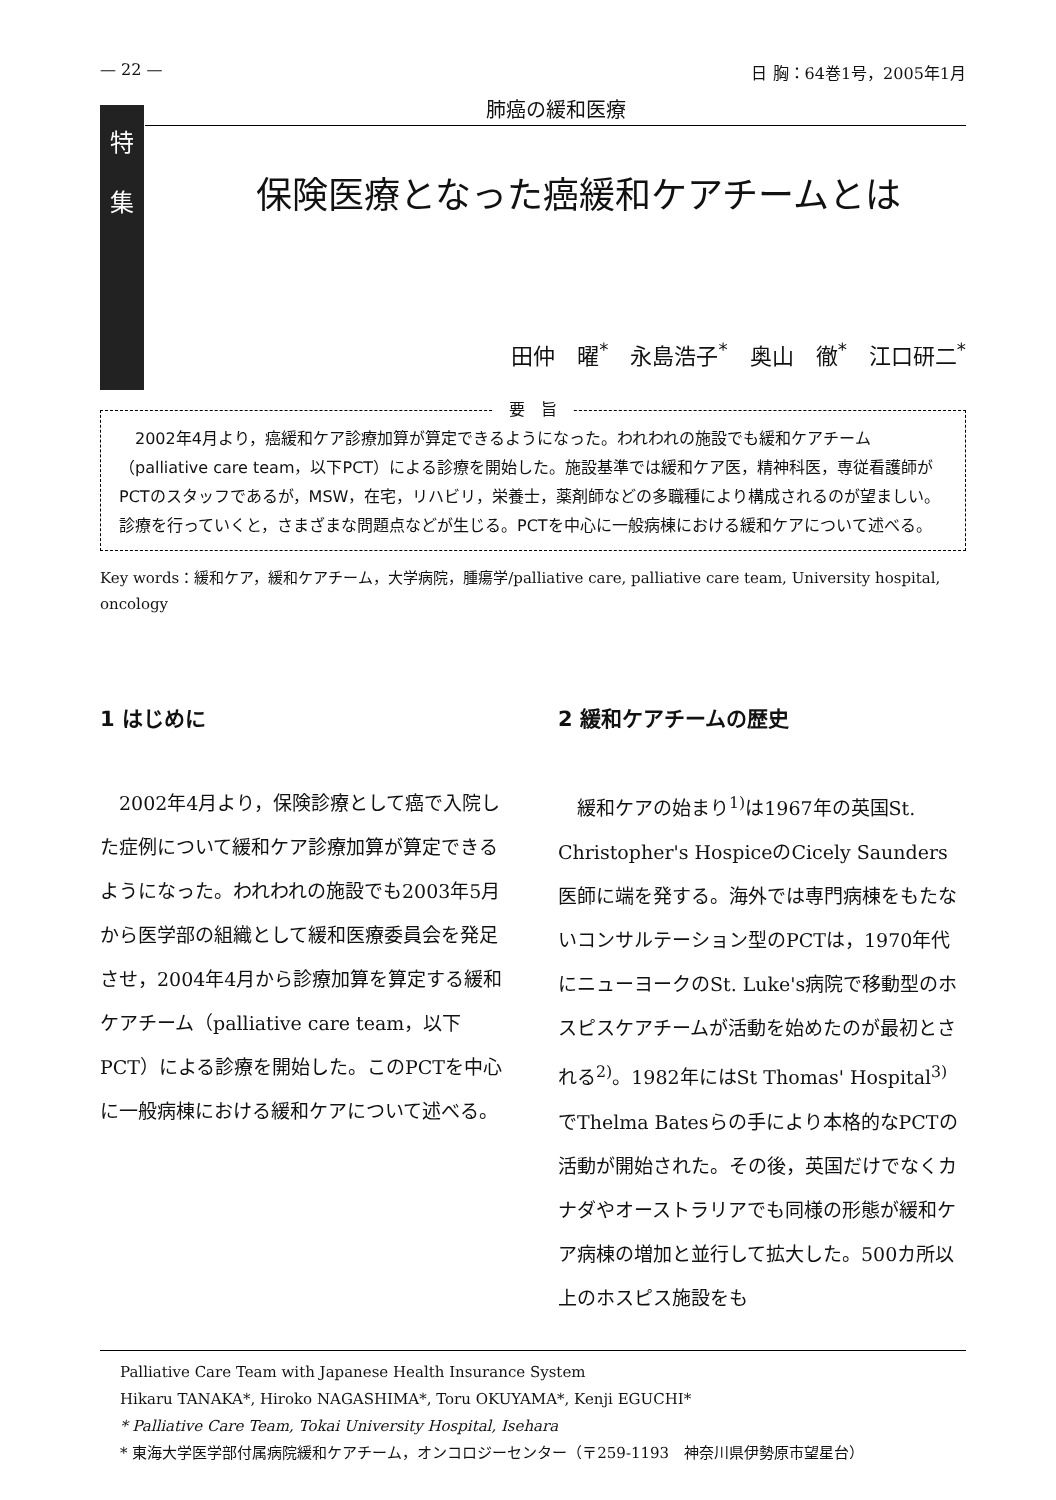— 22 — 日 胸：64巻1号，2005年1月
特
集
肺癌の緩和医療
保険医療となった癌緩和ケアチームとは
田仲　曜<sup>*</sup>　永島浩子<sup>*</sup>　奥山　徹<sup>*</sup>　江口研二<sup>*</sup>
要　旨
　2002年4月より，癌緩和ケア診療加算が算定できるようになった。われわれの施設でも緩和ケアチーム（palliative care team，以下PCT）による診療を開始した。施設基準では緩和ケア医，精神科医，専従看護師がPCTのスタッフであるが，MSW，在宅，リハビリ，栄養士，薬剤師などの多職種により構成されるのが望ましい。診療を行っていくと，さまざまな問題点などが生じる。PCTを中心に一般病棟における緩和ケアについて述べる。
Key words：緩和ケア，緩和ケアチーム，大学病院，腫瘍学/palliative care, palliative care team, University hospital, oncology
1 はじめに
　2002年4月より，保険診療として癌で入院した症例について緩和ケア診療加算が算定できるようになった。われわれの施設でも2003年5月から医学部の組織として緩和医療委員会を発足させ，2004年4月から診療加算を算定する緩和ケアチーム（palliative care team，以下PCT）による診療を開始した。このPCTを中心に一般病棟における緩和ケアについて述べる。
2 緩和ケアチームの歴史
　緩和ケアの始まり<sup>1)</sup>は1967年の英国St. Christopher's HospiceのCicely Saunders医師に端を発する。海外では専門病棟をもたないコンサルテーション型のPCTは，1970年代にニューヨークのSt. Luke's病院で移動型のホスピスケアチームが活動を始めたのが最初とされる<sup>2)</sup>。1982年にはSt Thomas' Hospital<sup>3)</sup>でThelma Batesらの手により本格的なPCTの活動が開始された。その後，英国だけでなくカナダやオーストラリアでも同様の形態が緩和ケア病棟の増加と並行して拡大した。500カ所以上のホスピス施設をも
Palliative Care Team with Japanese Health Insurance System
Hikaru TANAKA*, Hiroko NAGASHIMA*, Toru OKUYAMA*, Kenji EGUCHI*
* Palliative Care Team, Tokai University Hospital, Isehara
* 東海大学医学部付属病院緩和ケアチーム，オンコロジーセンター（〒259-1193　神奈川県伊勢原市望星台）